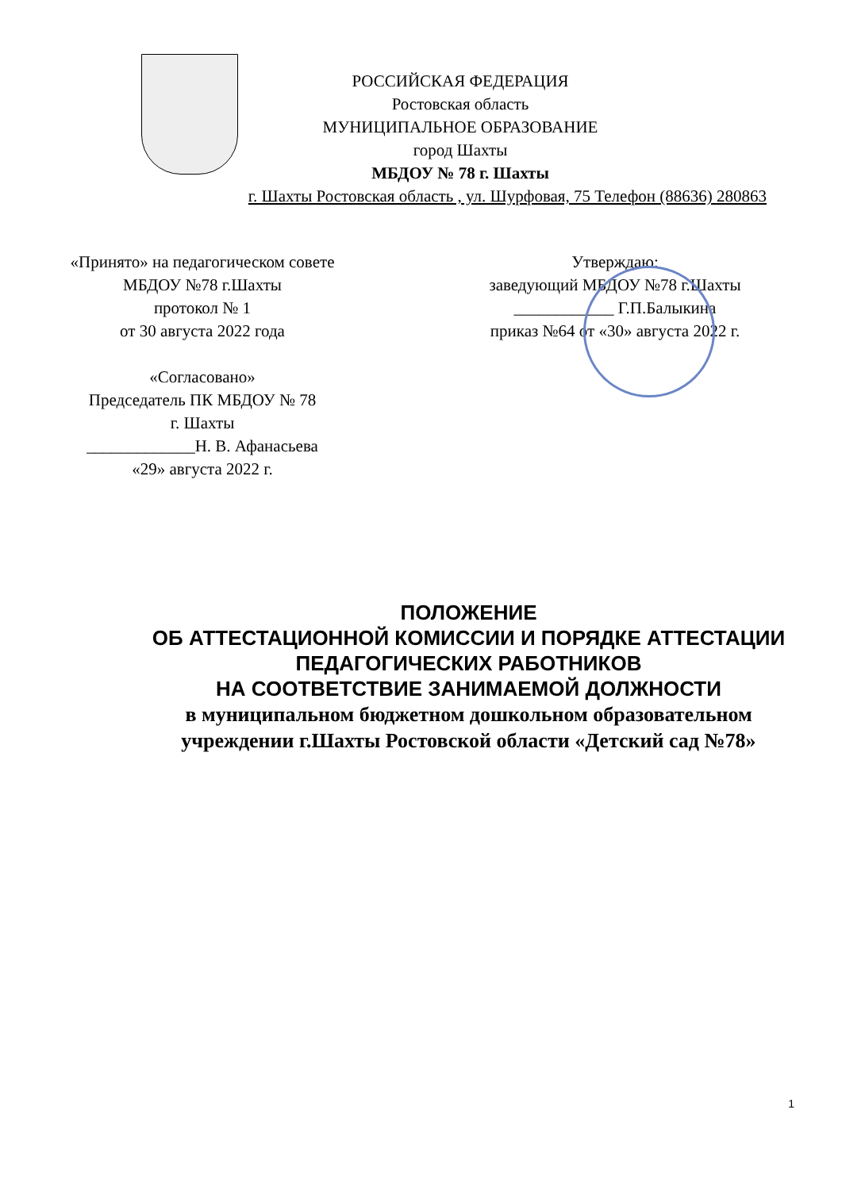РОССИЙСКАЯ ФЕДЕРАЦИЯ
Ростовская область
МУНИЦИПАЛЬНОЕ ОБРАЗОВАНИЕ
город Шахты
МБДОУ № 78 г. Шахты
г. Шахты Ростовская область , ул. Шурфовая, 75 Телефон (88636) 280863
«Принято» на педагогическом совете
МБДОУ №78 г.Шахты
протокол № 1
от 30 августа 2022 года
«Согласовано»
Председатель ПК МБДОУ № 78
г. Шахты
_____________Н. В. Афанасьева
«29» августа 2022 г.
Утверждаю:
заведующий МБДОУ №78 г.Шахты
____________ Г.П.Балыкина
приказ №64 от «30» августа 2022 г.
ПОЛОЖЕНИЕ
ОБ АТТЕСТАЦИОННОЙ КОМИССИИ И ПОРЯДКЕ АТТЕСТАЦИИ ПЕДАГОГИЧЕСКИХ РАБОТНИКОВ
НА СООТВЕТСТВИЕ ЗАНИМАЕМОЙ ДОЛЖНОСТИ
в муниципальном бюджетном дошкольном образовательном учреждении г.Шахты Ростовской области «Детский сад №78»
1